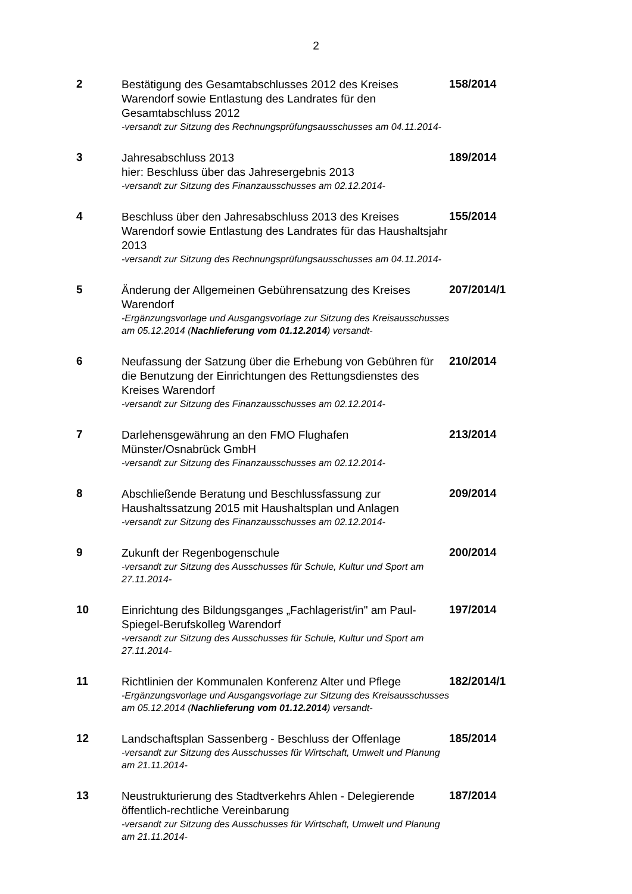2
| 2 | Bestätigung des Gesamtabschlusses 2012 des Kreises Warendorf sowie Entlastung des Landrates für den Gesamtabschluss 2012 -versandt zur Sitzung des Rechnungsprüfungsausschusses am 04.11.2014- | 158/2014 |
| 3 | Jahresabschluss 2013 hier: Beschluss über das Jahresergebnis 2013 -versandt zur Sitzung des Finanzausschusses am 02.12.2014- | 189/2014 |
| 4 | Beschluss über den Jahresabschluss 2013 des Kreises Warendorf sowie Entlastung des Landrates für das Haushaltsjahr 2013 -versandt zur Sitzung des Rechnungsprüfungsausschusses am 04.11.2014- | 155/2014 |
| 5 | Änderung der Allgemeinen Gebührensatzung des Kreises Warendorf -Ergänzungsvorlage und Ausgangsvorlage zur Sitzung des Kreisausschusses am 05.12.2014 ( Nachlieferung vom 01.12.2014 ) versandt- | 207/2014/1 |
| 6 | Neufassung der Satzung über die Erhebung von Gebühren für die Benutzung der Einrichtungen des Rettungsdienstes des Kreises Warendorf -versandt zur Sitzung des Finanzausschusses am 02.12.2014- | 210/2014 |
| 7 | Darlehensgewährung an den FMO Flughafen Münster/Osnabrück GmbH -versandt zur Sitzung des Finanzausschusses am 02.12.2014- | 213/2014 |
| 8 | Abschließende Beratung und Beschlussfassung zur Haushaltssatzung 2015 mit Haushaltsplan und Anlagen -versandt zur Sitzung des Finanzausschusses am 02.12.2014- | 209/2014 |
| 9 | Zukunft der Regenbogenschule -versandt zur Sitzung des Ausschusses für Schule, Kultur und Sport am 27.11.2014- | 200/2014 |
| 10 | Einrichtung des Bildungsganges „Fachlagerist/in" am Paul-Spiegel-Berufskolleg Warendorf -versandt zur Sitzung des Ausschusses für Schule, Kultur und Sport am 27.11.2014- | 197/2014 |
| 11 | Richtlinien der Kommunalen Konferenz Alter und Pflege -Ergänzungsvorlage und Ausgangsvorlage zur Sitzung des Kreisausschusses am 05.12.2014 ( Nachlieferung vom 01.12.2014 ) versandt- | 182/2014/1 |
| 12 | Landschaftsplan Sassenberg - Beschluss der Offenlage -versandt zur Sitzung des Ausschusses für Wirtschaft, Umwelt und Planung am 21.11.2014- | 185/2014 |
| 13 | Neustrukturierung des Stadtverkehrs Ahlen - Delegierende öffentlich-rechtliche Vereinbarung -versandt zur Sitzung des Ausschusses für Wirtschaft, Umwelt und Planung am 21.11.2014- | 187/2014 |